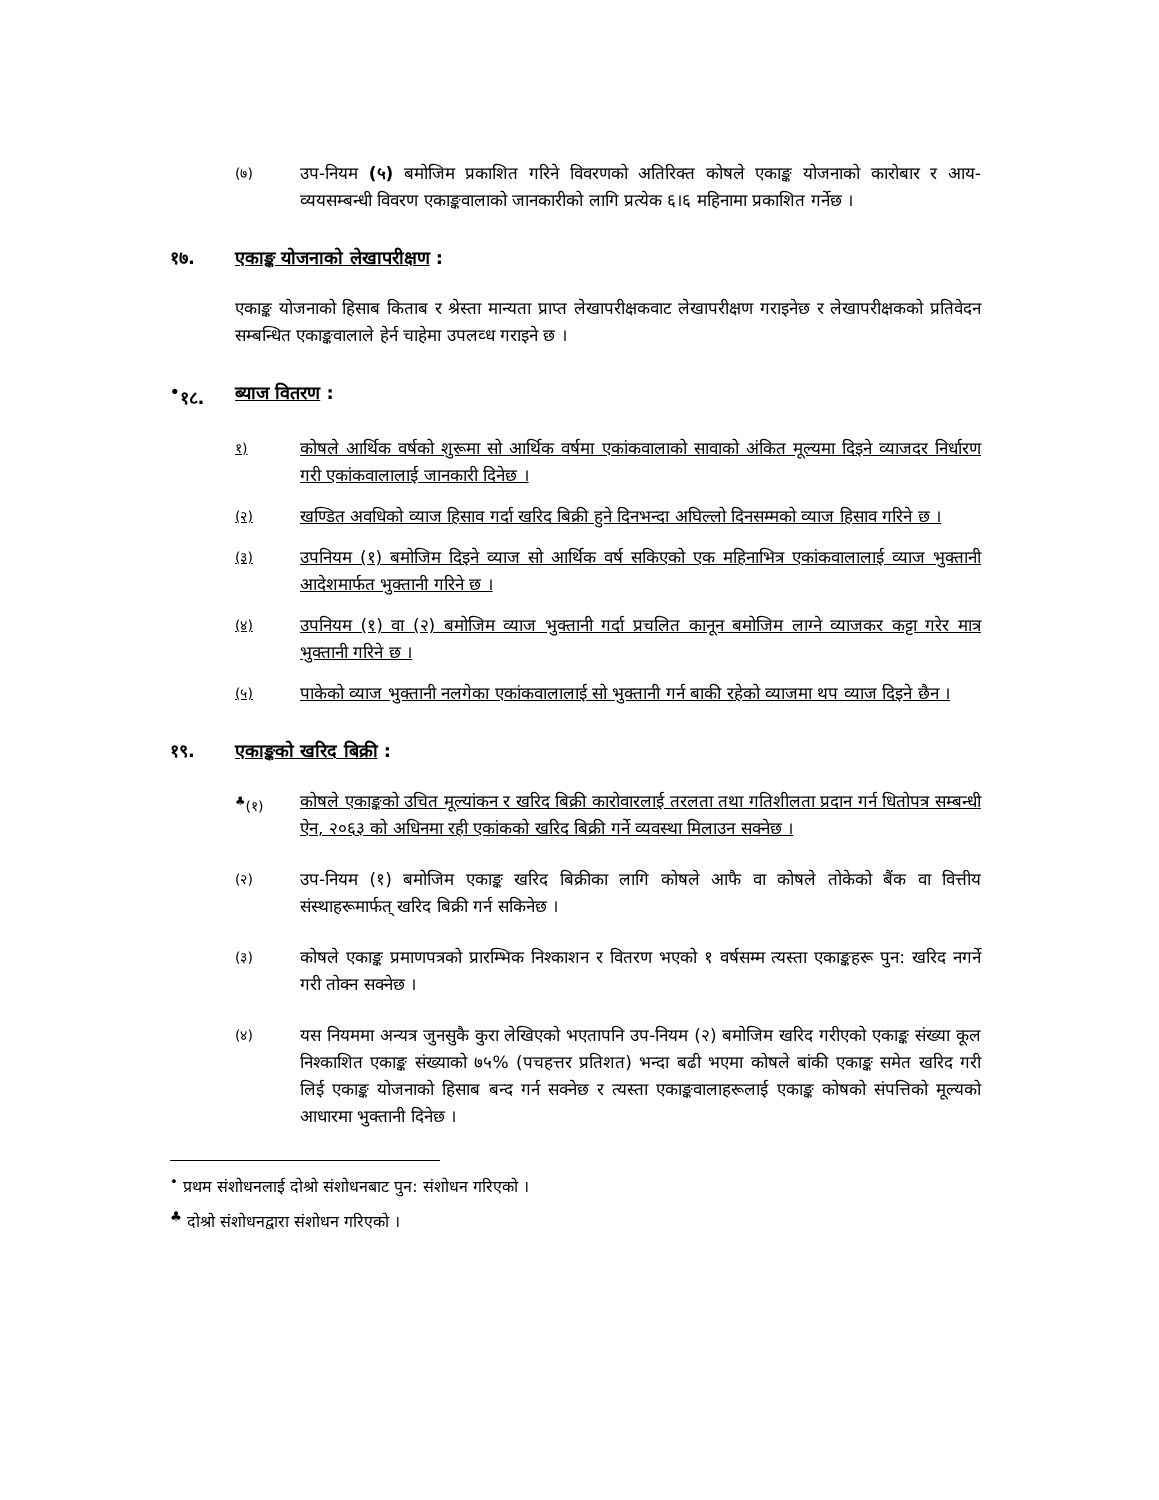(७)
उप-नियम (५) बमोजिम प्रकाशित गरिने विवरणको अतिरिक्त कोषले एकाङ्क योजनाको कारोबार र आय-व्ययसम्बन्धी विवरण एकाङ्कवालाको जानकारीको लागि प्रत्येक ६।६ महिनामा प्रकाशित गर्नेछ ।
१७. एकाङ्क योजनाको लेखापरीक्षण :
एकाङ्क योजनाको हिसाब किताब र श्रेस्ता मान्यता प्राप्त लेखापरीक्षकवाट लेखापरीक्षण गराइनेछ र लेखापरीक्षकको प्रतिवेदन सम्बन्धित एकाङ्कवालाले हेर्न चाहेमा उपलव्ध गराइने छ ।
<sup>•</sup>१८. ब्याज वितरण :
१)
कोषले आर्थिक वर्षको शुरूमा सो आर्थिक वर्षमा एकांकवालाको सावाको अंकित मूल्यमा दिइने व्याजदर निर्धारण गरी एकांकवालालाई जानकारी दिनेछ ।
(२)
खण्डित अवधिको व्याज हिसाव गर्दा खरिद बिक्री हुने दिनभन्दा अघिल्लो दिनसम्मको व्याज हिसाव गरिने छ ।
(३)
उपनियम (१) बमोजिम दिइने व्याज सो आर्थिक वर्ष सकिएको एक महिनाभित्र एकांकवालालाई व्याज भुक्तानी आदेशमार्फत भुक्तानी गरिने छ ।
(४)
उपनियम (१) वा (२) बमोजिम व्याज भुक्तानी गर्दा प्रचलित कानून बमोजिम लाग्ने व्याजकर कट्टा गरेर मात्र भुक्तानी गरिने छ ।
(५)
पाकेको व्याज भुक्तानी नलगेका एकांकवालालाई सो भुक्तानी गर्न बाकी रहेको व्याजमा थप व्याज दिइने छैन ।
१९. एकाङ्कको खरिद बिक्री :
<sup>♣</sup>(१)
कोषले एकाङ्कको उचित मूल्यांकन र खरिद बिक्री कारोवारलाई तरलता तथा गतिशीलता प्रदान गर्न धितोपत्र सम्बन्धी ऐन, २०६३ को अधिनमा रही एकांकको खरिद बिक्री गर्ने व्यवस्था मिलाउन सक्नेछ ।
(२)
उप-नियम (१) बमोजिम एकाङ्क खरिद बिक्रीका लागि कोषले आफै वा कोषले तोकेको बैंक वा वित्तीय संस्थाहरूमार्फत् खरिद बिक्री गर्न सकिनेछ ।
(३)
कोषले एकाङ्क प्रमाणपत्रको प्रारम्भिक निश्काशन र वितरण भएको १ वर्षसम्म त्यस्ता एकाङ्कहरू पुन: खरिद नगर्ने गरी तोक्न सक्नेछ ।
(४)
यस नियममा अन्यत्र जुनसुकै कुरा लेखिएको भएतापनि उप-नियम (२) बमोजिम खरिद गरीएको एकाङ्क संख्या कूल निश्काशित एकाङ्क संख्याको ७५% (पचहत्तर प्रतिशत) भन्दा बढी भएमा कोषले बांकी एकाङ्क समेत खरिद गरी लिई एकाङ्क योजनाको हिसाब बन्द गर्न सक्नेछ र त्यस्ता एकाङ्कवालाहरूलाई एकाङ्क कोषको संपत्तिको मूल्यको आधारमा भुक्तानी दिनेछ ।
<sup>•</sup> प्रथम संशोधनलाई दोश्रो संशोधनबाट पुन: संशोधन गरिएको ।
<sup>♣</sup> दोश्रो संशोधनद्वारा संशोधन गरिएको ।